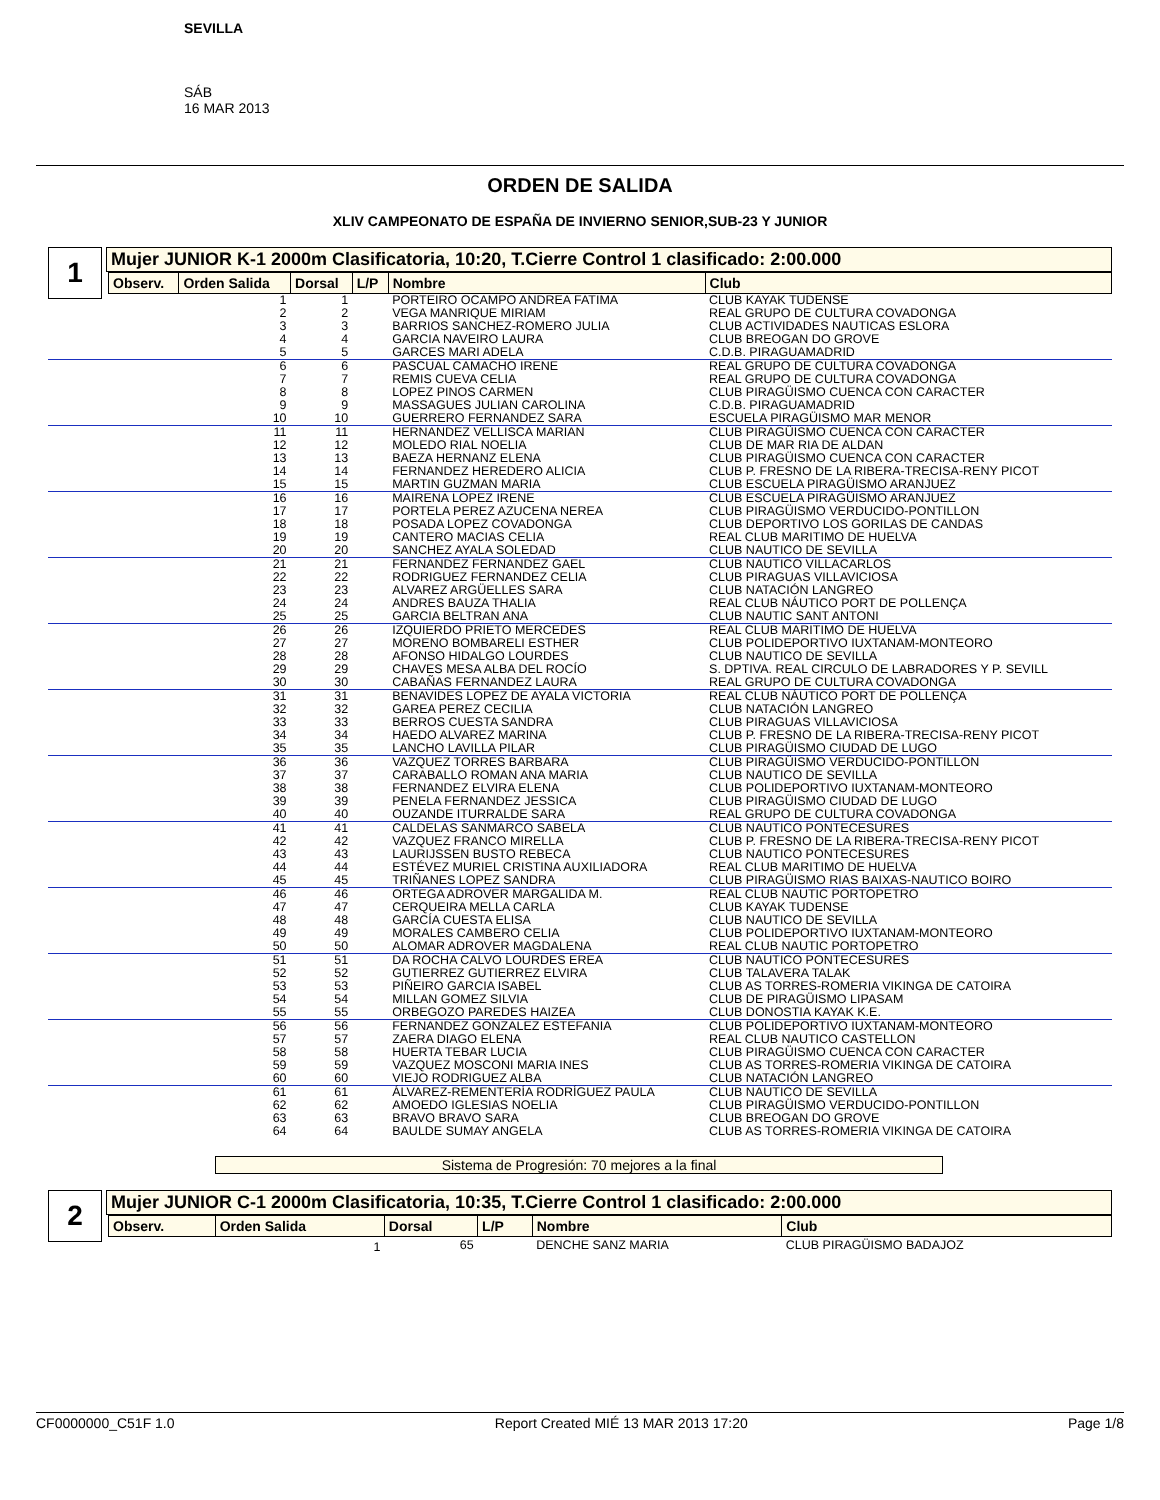SEVILLA
SÁB
16 MAR 2013
ORDEN DE SALIDA
XLIV CAMPEONATO DE ESPAÑA DE INVIERNO SENIOR,SUB-23 Y JUNIOR
1
Mujer JUNIOR K-1 2000m Clasificatoria, 10:20, T.Cierre Control 1 clasificado: 2:00.000
| | Observ. | Orden Salida | Dorsal | L/P | Nombre | Club |
| --- | --- | --- | --- | --- | --- | --- |
| | | 1 | 1 | | PORTEIRO OCAMPO ANDREA FATIMA | CLUB KAYAK TUDENSE |
| | | 2 | 2 | | VEGA MANRIQUE MIRIAM | REAL GRUPO DE CULTURA COVADONGA |
| | | 3 | 3 | | BARRIOS SANCHEZ-ROMERO JULIA | CLUB ACTIVIDADES NAUTICAS ESLORA |
| | | 4 | 4 | | GARCIA NAVEIRO LAURA | CLUB BREOGAN DO GROVE |
| | | 5 | 5 | | GARCES MARI ADELA | C.D.B. PIRAGUAMADRID |
| | | 6 | 6 | | PASCUAL CAMACHO IRENE | REAL GRUPO DE CULTURA COVADONGA |
| | | 7 | 7 | | REMIS CUEVA CELIA | REAL GRUPO DE CULTURA COVADONGA |
| | | 8 | 8 | | LOPEZ PINOS CARMEN | CLUB PIRAGÜISMO CUENCA CON CARACTER |
| | | 9 | 9 | | MASSAGUES JULIAN CAROLINA | C.D.B. PIRAGUAMADRID |
| | | 10 | 10 | | GUERRERO FERNANDEZ SARA | ESCUELA PIRAGÜISMO MAR MENOR |
| | | 11 | 11 | | HERNANDEZ VELLISCA MARIAN | CLUB PIRAGÜISMO CUENCA CON CARACTER |
| | | 12 | 12 | | MOLEDO RIAL NOELIA | CLUB DE MAR RIA DE ALDAN |
| | | 13 | 13 | | BAEZA HERNANZ ELENA | CLUB PIRAGÜISMO CUENCA CON CARACTER |
| | | 14 | 14 | | FERNANDEZ HEREDERO ALICIA | CLUB P. FRESNO DE LA RIBERA-TRECISA-RENY PICOT |
| | | 15 | 15 | | MARTIN GUZMAN MARIA | CLUB ESCUELA PIRAGÜISMO ARANJUEZ |
| | | 16 | 16 | | MAIRENA LOPEZ IRENE | CLUB ESCUELA PIRAGÜISMO ARANJUEZ |
| | | 17 | 17 | | PORTELA PEREZ AZUCENA NEREA | CLUB PIRAGÜISMO VERDUCIDO-PONTILLON |
| | | 18 | 18 | | POSADA LOPEZ COVADONGA | CLUB DEPORTIVO LOS GORILAS DE CANDAS |
| | | 19 | 19 | | CANTERO MACIAS CELIA | REAL CLUB MARITIMO DE HUELVA |
| | | 20 | 20 | | SANCHEZ AYALA SOLEDAD | CLUB NAUTICO DE SEVILLA |
| | | 21 | 21 | | FERNANDEZ FERNANDEZ GAEL | CLUB NAUTICO VILLACARLOS |
| | | 22 | 22 | | RODRIGUEZ FERNANDEZ CELIA | CLUB PIRAGUAS VILLAVICIOSA |
| | | 23 | 23 | | ALVAREZ ARGÜELLES SARA | CLUB NATACIÓN LANGREO |
| | | 24 | 24 | | ANDRES BAUZA THALIA | REAL CLUB NÁUTICO PORT DE POLLENÇA |
| | | 25 | 25 | | GARCIA BELTRAN ANA | CLUB NAUTIC SANT ANTONI |
| | | 26 | 26 | | IZQUIERDO PRIETO MERCEDES | REAL CLUB MARITIMO DE HUELVA |
| | | 27 | 27 | | MORENO BOMBARELI ESTHER | CLUB POLIDEPORTIVO IUXTANAM-MONTEORO |
| | | 28 | 28 | | AFONSO HIDALGO LOURDES | CLUB NAUTICO DE SEVILLA |
| | | 29 | 29 | | CHAVES MESA ALBA DEL ROCÍO | S. DPTIVA. REAL CIRCULO DE LABRADORES Y P. SEVILL |
| | | 30 | 30 | | CABAÑAS FERNANDEZ LAURA | REAL GRUPO DE CULTURA COVADONGA |
| | | 31 | 31 | | BENAVIDES LOPEZ DE AYALA VICTORIA | REAL CLUB NÁUTICO PORT DE POLLENÇA |
| | | 32 | 32 | | GAREA PEREZ CECILIA | CLUB NATACIÓN LANGREO |
| | | 33 | 33 | | BERROS CUESTA SANDRA | CLUB PIRAGUAS VILLAVICIOSA |
| | | 34 | 34 | | HAEDO ALVAREZ MARINA | CLUB P. FRESNO DE LA RIBERA-TRECISA-RENY PICOT |
| | | 35 | 35 | | LANCHO LAVILLA PILAR | CLUB PIRAGÜISMO CIUDAD DE LUGO |
| | | 36 | 36 | | VAZQUEZ TORRES BARBARA | CLUB PIRAGÜISMO VERDUCIDO-PONTILLON |
| | | 37 | 37 | | CARABALLO ROMAN ANA MARIA | CLUB NAUTICO DE SEVILLA |
| | | 38 | 38 | | FERNANDEZ ELVIRA ELENA | CLUB POLIDEPORTIVO IUXTANAM-MONTEORO |
| | | 39 | 39 | | PENELA FERNANDEZ JESSICA | CLUB PIRAGÜISMO CIUDAD DE LUGO |
| | | 40 | 40 | | OUZANDE ITURRALDE SARA | REAL GRUPO DE CULTURA COVADONGA |
| | | 41 | 41 | | CALDELAS SANMARCO SABELA | CLUB NAUTICO PONTECESURES |
| | | 42 | 42 | | VAZQUEZ FRANCO MIRELLA | CLUB P. FRESNO DE LA RIBERA-TRECISA-RENY PICOT |
| | | 43 | 43 | | LAURIJSSEN BUSTO REBECA | CLUB NAUTICO PONTECESURES |
| | | 44 | 44 | | ESTÉVEZ MURIEL CRISTINA AUXILIADORA | REAL CLUB MARITIMO DE HUELVA |
| | | 45 | 45 | | TRIÑANES LOPEZ SANDRA | CLUB PIRAGÜISMO RIAS BAIXAS-NAUTICO BOIRO |
| | | 46 | 46 | | ORTEGA ADROVER MARGALIDA M. | REAL CLUB NAUTIC PORTOPETRO |
| | | 47 | 47 | | CERQUEIRA MELLA CARLA | CLUB KAYAK TUDENSE |
| | | 48 | 48 | | GARCÍA CUESTA ELISA | CLUB NAUTICO DE SEVILLA |
| | | 49 | 49 | | MORALES CAMBERO CELIA | CLUB POLIDEPORTIVO IUXTANAM-MONTEORO |
| | | 50 | 50 | | ALOMAR ADROVER MAGDALENA | REAL CLUB NAUTIC PORTOPETRO |
| | | 51 | 51 | | DA ROCHA CALVO LOURDES EREA | CLUB NAUTICO PONTECESURES |
| | | 52 | 52 | | GUTIERREZ GUTIERREZ ELVIRA | CLUB TALAVERA TALAK |
| | | 53 | 53 | | PIÑEIRO GARCIA ISABEL | CLUB AS TORRES-ROMERIA VIKINGA DE CATOIRA |
| | | 54 | 54 | | MILLAN GOMEZ SILVIA | CLUB DE PIRAGÜISMO LIPASAM |
| | | 55 | 55 | | ORBEGOZO PAREDES HAIZEA | CLUB DONOSTIA KAYAK K.E. |
| | | 56 | 56 | | FERNANDEZ GONZALEZ ESTEFANIA | CLUB POLIDEPORTIVO IUXTANAM-MONTEORO |
| | | 57 | 57 | | ZAERA DIAGO ELENA | REAL CLUB NAUTICO CASTELLON |
| | | 58 | 58 | | HUERTA TEBAR LUCIA | CLUB PIRAGÜISMO CUENCA CON CARACTER |
| | | 59 | 59 | | VAZQUEZ MOSCONI MARIA INES | CLUB AS TORRES-ROMERIA VIKINGA DE CATOIRA |
| | | 60 | 60 | | VIEJO RODRIGUEZ ALBA | CLUB NATACIÓN LANGREO |
| | | 61 | 61 | | ÁLVAREZ-REMENTERÍA RODRÍGUEZ PAULA | CLUB NAUTICO DE SEVILLA |
| | | 62 | 62 | | AMOEDO IGLESIAS NOELIA | CLUB PIRAGÜISMO VERDUCIDO-PONTILLON |
| | | 63 | 63 | | BRAVO BRAVO SARA | CLUB BREOGAN DO GROVE |
| | | 64 | 64 | | BAULDE SUMAY ANGELA | CLUB AS TORRES-ROMERIA VIKINGA DE CATOIRA |
Sistema de Progresión: 70 mejores a la final
2
Mujer JUNIOR C-1 2000m Clasificatoria, 10:35, T.Cierre Control 1 clasificado: 2:00.000
| | Observ. | Orden Salida | Dorsal | L/P | Nombre | Club |
| --- | --- | --- | --- | --- | --- | --- |
| | | 1 | 65 | | DENCHE SANZ MARIA | CLUB PIRAGÜISMO BADAJOZ |
CF0000000_C51F 1.0 Report Created MIÉ 13 MAR 2013 17:20 Page 1/8